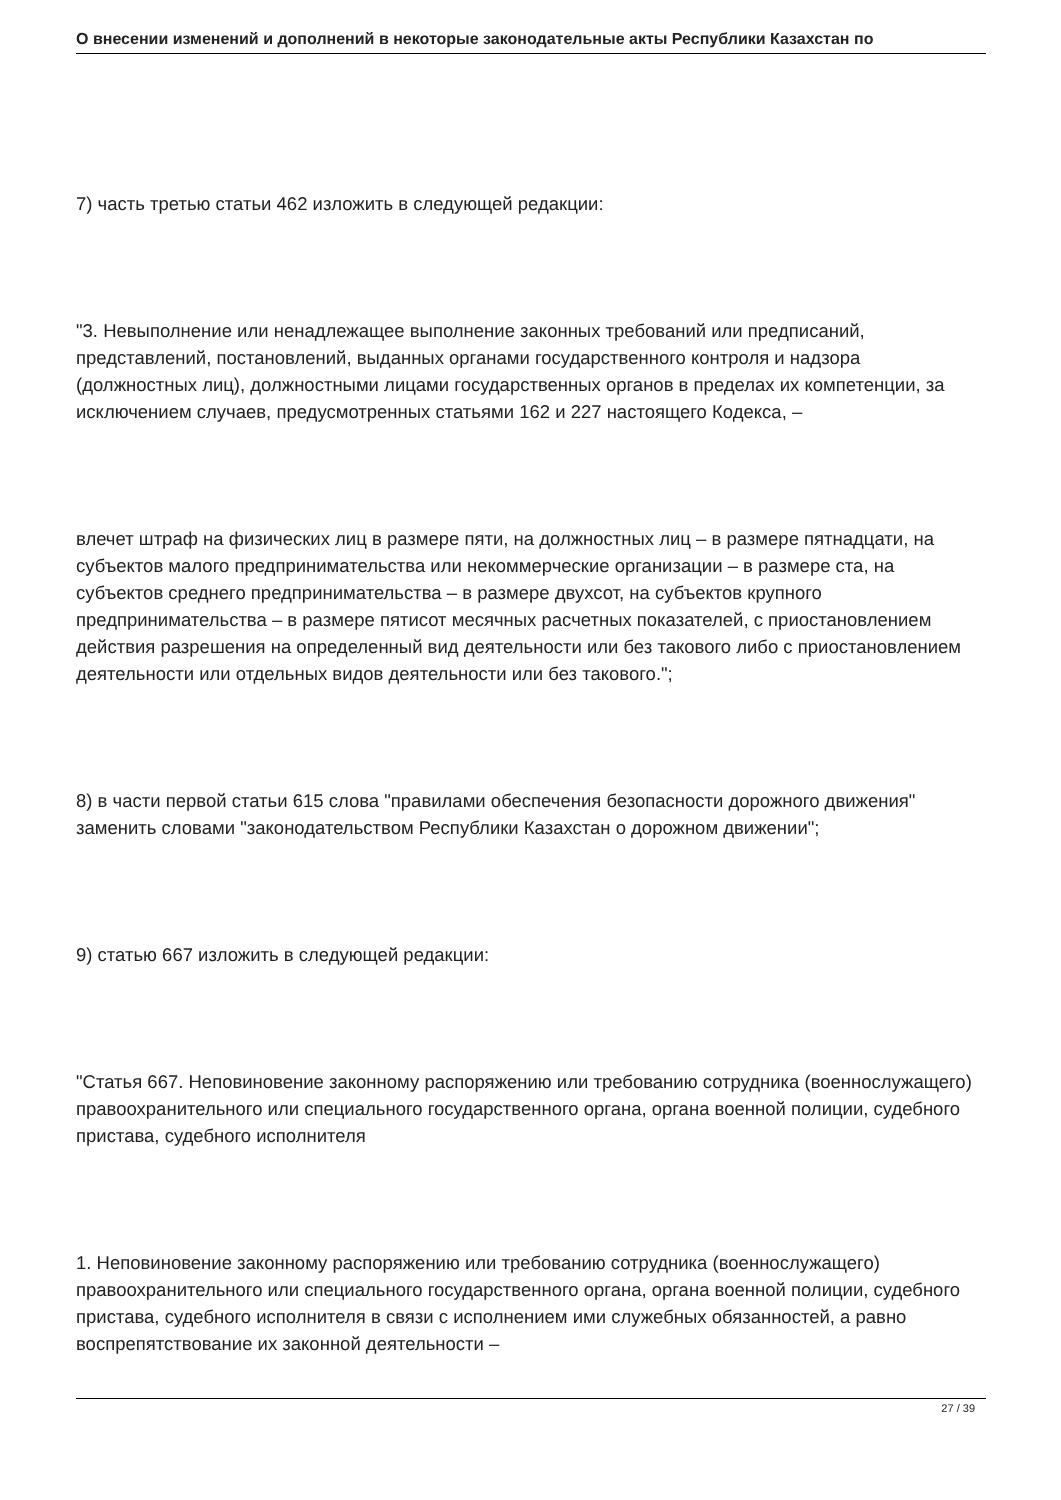О внесении изменений и дополнений в некоторые законодательные акты Республики Казахстан по
7) часть третью статьи 462 изложить в следующей редакции:
"3. Невыполнение или ненадлежащее выполнение законных требований или предписаний, представлений, постановлений, выданных органами государственного контроля и надзора (должностных лиц), должностными лицами государственных органов в пределах их компетенции, за исключением случаев, предусмотренных статьями 162 и 227 настоящего Кодекса, –
влечет штраф на физических лиц в размере пяти, на должностных лиц – в размере пятнадцати, на субъектов малого предпринимательства или некоммерческие организации – в размере ста, на субъектов среднего предпринимательства – в размере двухсот, на субъектов крупного предпринимательства – в размере пятисот месячных расчетных показателей, с приостановлением действия разрешения на определенный вид деятельности или без такового либо с приостановлением деятельности или отдельных видов деятельности или без такового.";
8) в части первой статьи 615 слова "правилами обеспечения безопасности дорожного движения" заменить словами "законодательством Республики Казахстан о дорожном движении";
9) статью 667 изложить в следующей редакции:
"Статья 667. Неповиновение законному распоряжению или требованию сотрудника (военнослужащего) правоохранительного или специального государственного органа, органа военной полиции, судебного пристава, судебного исполнителя
1. Неповиновение законному распоряжению или требованию сотрудника (военнослужащего) правоохранительного или специального государственного органа, органа военной полиции, судебного пристава, судебного исполнителя в связи с исполнением ими служебных обязанностей, а равно воспрепятствование их законной деятельности –
27 / 39